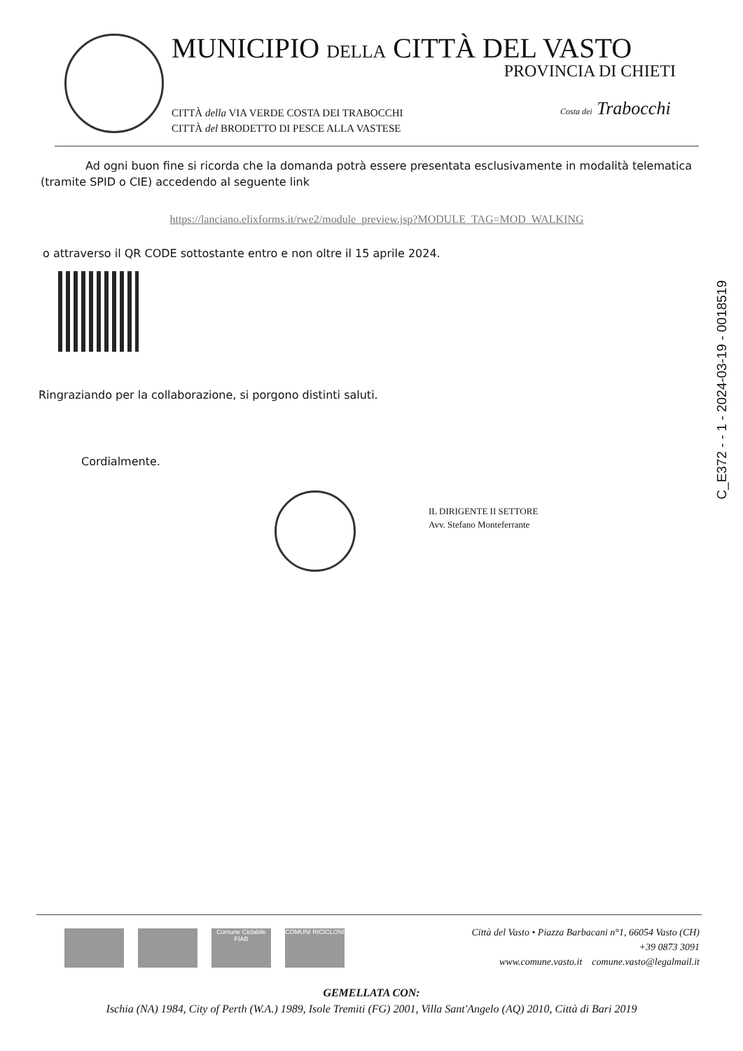MUNICIPIO DELLA CITTÀ DEL VASTO
PROVINCIA DI CHIETI
CITTÀ della VIA VERDE COSTA DEI TRABOCCHI
CITTÀ del BRODETTO DI PESCE ALLA VASTESE
Costa dei Trabocchi
Ad ogni buon fine si ricorda che la domanda potrà essere presentata esclusivamente in modalità telematica (tramite SPID o CIE) accedendo al seguente link
https://lanciano.elixforms.it/rwe2/module_preview.jsp?MODULE_TAG=MOD_WALKING
o attraverso il QR CODE sottostante entro e non oltre il 15 aprile 2024.
Ringraziando per la collaborazione, si porgono distinti saluti.
Cordialmente.
C_E372 - - 1 - 2024-03-19 - 0018519
IL DIRIGENTE II SETTORE
Avv. Stefano Monteferrante
Comune Ciclabile
FIAB
COMUNI RICICLONI
Città del Vasto • Piazza Barbacani n°1, 66054 Vasto (CH)
+39 0873 3091
www.comune.vasto.it comune.vasto@legalmail.it
GEMELLATA CON:
Ischia (NA) 1984, City of Perth (W.A.) 1989, Isole Tremiti (FG) 2001, Villa Sant'Angelo (AQ) 2010, Città di Bari 2019